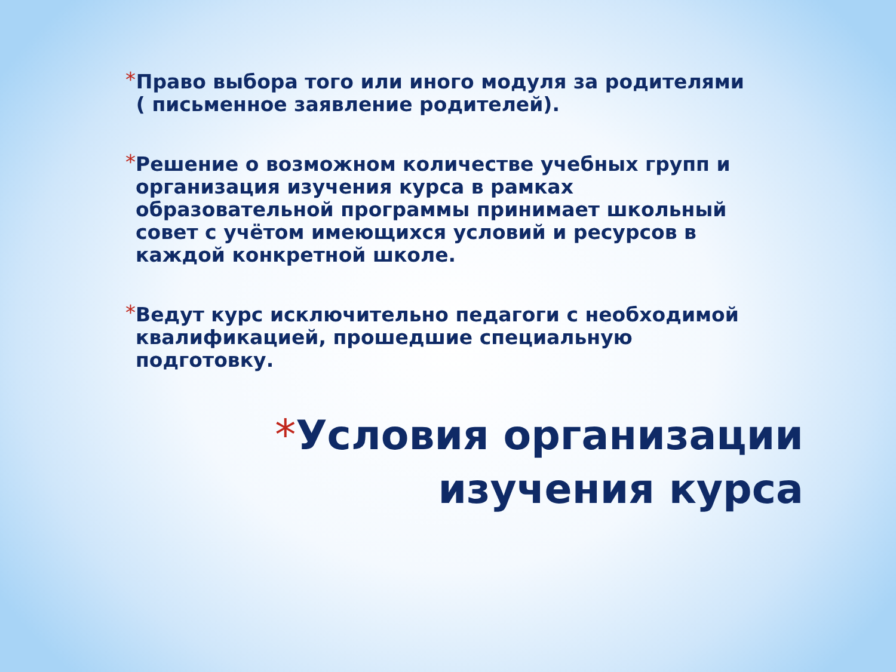*
Право выбора того или иного модуля за родителями ( письменное заявление родителей).
*
Решение о возможном количестве учебных групп и организация изучения курса в рамках образовательной программы принимает школьный совет с учётом имеющихся условий и ресурсов в каждой конкретной школе.
*
Ведут курс исключительно педагоги с необходимой квалификацией, прошедшие специальную подготовку.
*Условия организации
изучения курса